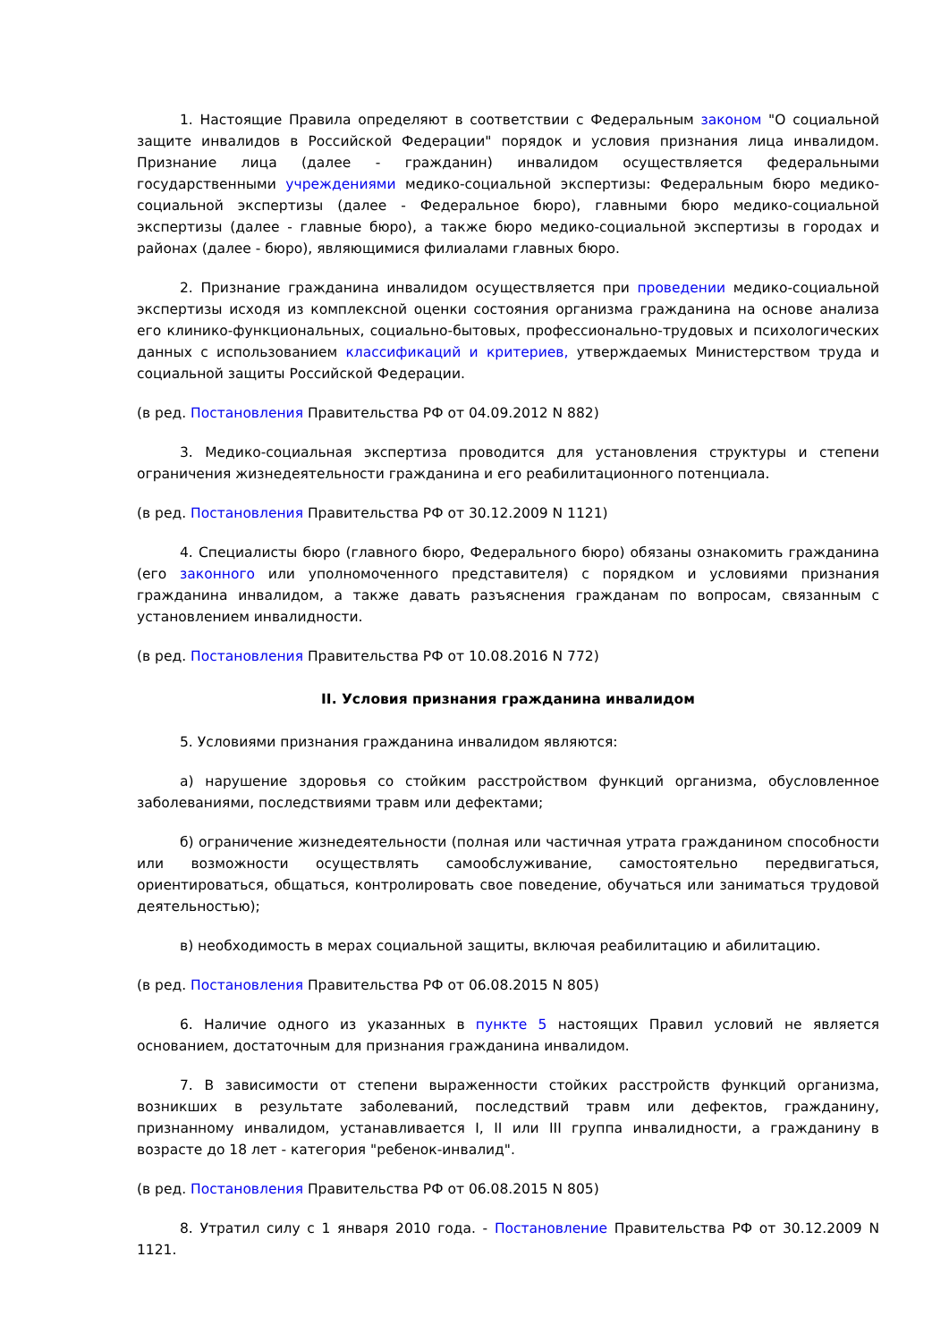1. Настоящие Правила определяют в соответствии с Федеральным законом "О социальной защите инвалидов в Российской Федерации" порядок и условия признания лица инвалидом. Признание лица (далее - гражданин) инвалидом осуществляется федеральными государственными учреждениями медико-социальной экспертизы: Федеральным бюро медико-социальной экспертизы (далее - Федеральное бюро), главными бюро медико-социальной экспертизы (далее - главные бюро), а также бюро медико-социальной экспертизы в городах и районах (далее - бюро), являющимися филиалами главных бюро.
2. Признание гражданина инвалидом осуществляется при проведении медико-социальной экспертизы исходя из комплексной оценки состояния организма гражданина на основе анализа его клинико-функциональных, социально-бытовых, профессионально-трудовых и психологических данных с использованием классификаций и критериев, утверждаемых Министерством труда и социальной защиты Российской Федерации.
(в ред. Постановления Правительства РФ от 04.09.2012 N 882)
3. Медико-социальная экспертиза проводится для установления структуры и степени ограничения жизнедеятельности гражданина и его реабилитационного потенциала.
(в ред. Постановления Правительства РФ от 30.12.2009 N 1121)
4. Специалисты бюро (главного бюро, Федерального бюро) обязаны ознакомить гражданина (его законного или уполномоченного представителя) с порядком и условиями признания гражданина инвалидом, а также давать разъяснения гражданам по вопросам, связанным с установлением инвалидности.
(в ред. Постановления Правительства РФ от 10.08.2016 N 772)
II. Условия признания гражданина инвалидом
5. Условиями признания гражданина инвалидом являются:
а) нарушение здоровья со стойким расстройством функций организма, обусловленное заболеваниями, последствиями травм или дефектами;
б) ограничение жизнедеятельности (полная или частичная утрата гражданином способности или возможности осуществлять самообслуживание, самостоятельно передвигаться, ориентироваться, общаться, контролировать свое поведение, обучаться или заниматься трудовой деятельностью);
в) необходимость в мерах социальной защиты, включая реабилитацию и абилитацию.
(в ред. Постановления Правительства РФ от 06.08.2015 N 805)
6. Наличие одного из указанных в пункте 5 настоящих Правил условий не является основанием, достаточным для признания гражданина инвалидом.
7. В зависимости от степени выраженности стойких расстройств функций организма, возникших в результате заболеваний, последствий травм или дефектов, гражданину, признанному инвалидом, устанавливается I, II или III группа инвалидности, а гражданину в возрасте до 18 лет - категория "ребенок-инвалид".
(в ред. Постановления Правительства РФ от 06.08.2015 N 805)
8. Утратил силу с 1 января 2010 года. - Постановление Правительства РФ от 30.12.2009 N 1121.